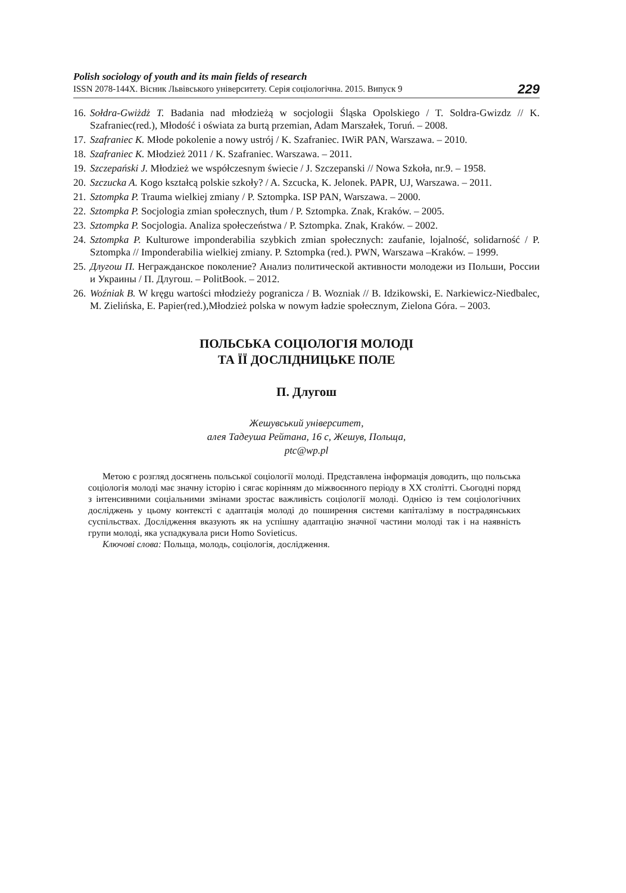Polish sociology of youth and its main fields of research
ISSN 2078-144X. Вісник Львівського університету. Серія соціологічна. 2015. Випуск 9
229
16. Sołdra-Gwiżdż T. Badania nad młodzieżą w socjologii Śląska Opolskiego / T. Soldra-Gwizdz // K. Szafraniec(red.), Młodość i oświata za burtą przemian, Adam Marszałek, Toruń. – 2008.
17. Szafraniec K. Młode pokolenie a nowy ustrój / K. Szafraniec. IWiR PAN, Warszawa. – 2010.
18. Szafraniec K. Młodzież 2011 / K. Szafraniec. Warszawa. – 2011.
19. Szczepański J. Młodzież we współczesnym świecie / J. Szczepanski // Nowa Szkoła, nr.9. – 1958.
20. Szczucka A. Kogo kształcą polskie szkoły? / A. Szcucka, K. Jelonek. PAPR, UJ, Warszawa. – 2011.
21. Sztompka P. Trauma wielkiej zmiany / P. Sztompka. ISP PAN, Warszawa. – 2000.
22. Sztompka P. Socjologia zmian społecznych, tłum / P. Sztompka. Znak, Kraków. – 2005.
23. Sztompka P. Socjologia. Analiza społeczeństwa / P. Sztompka. Znak, Kraków. – 2002.
24. Sztompka P. Kulturowe imponderabilia szybkich zmian społecznych: zaufanie, lojalność, solidarność / P. Sztompka // Imponderabilia wielkiej zmiany. P. Sztompka (red.). PWN, Warszawa –Kraków. – 1999.
25. Длугош П. Негражданское поколение? Анализ политической активности молодежи из Польши, России и Украины / П. Длугош. – PolitBook. – 2012.
26. Woźniak B. W kręgu wartości młodzieży pogranicza / B. Wozniak // B. Idzikowski, E. Narkiewicz-Niedbalec, M. Zielińska, E. Papier(red.),Młodzież polska w nowym ładzie społecznym, Zielona Góra. – 2003.
ПОЛЬСЬКА СОЦІОЛОГІЯ МОЛОДІ
ТА ЇЇ ДОСЛІДНИЦЬКЕ ПОЛЕ
П. Длугош
Жешувський університет,
алея Тадеуша Рейтана, 16 с, Жешув, Польща,
ptc@wp.pl
Метою є розгляд досягнень польської соціології молоді. Представлена інформація доводить, що польська соціологія молоді має значну історію і сягає корінням до міжвоєнного періоду в ХХ столітті. Сьогодні поряд з інтенсивними соціальними змінами зростає важливість соціології молоді. Однією із тем соціологічних досліджень у цьому контексті є адаптація молоді до поширення системи капіталізму в пострадянських суспільствах. Дослідження вказують як на успішну адаптацію значної частини молоді так і на наявність групи молоді, яка успадкувала риси Homo Sovieticus.
Ключові слова: Польща, молодь, соціологія, дослідження.